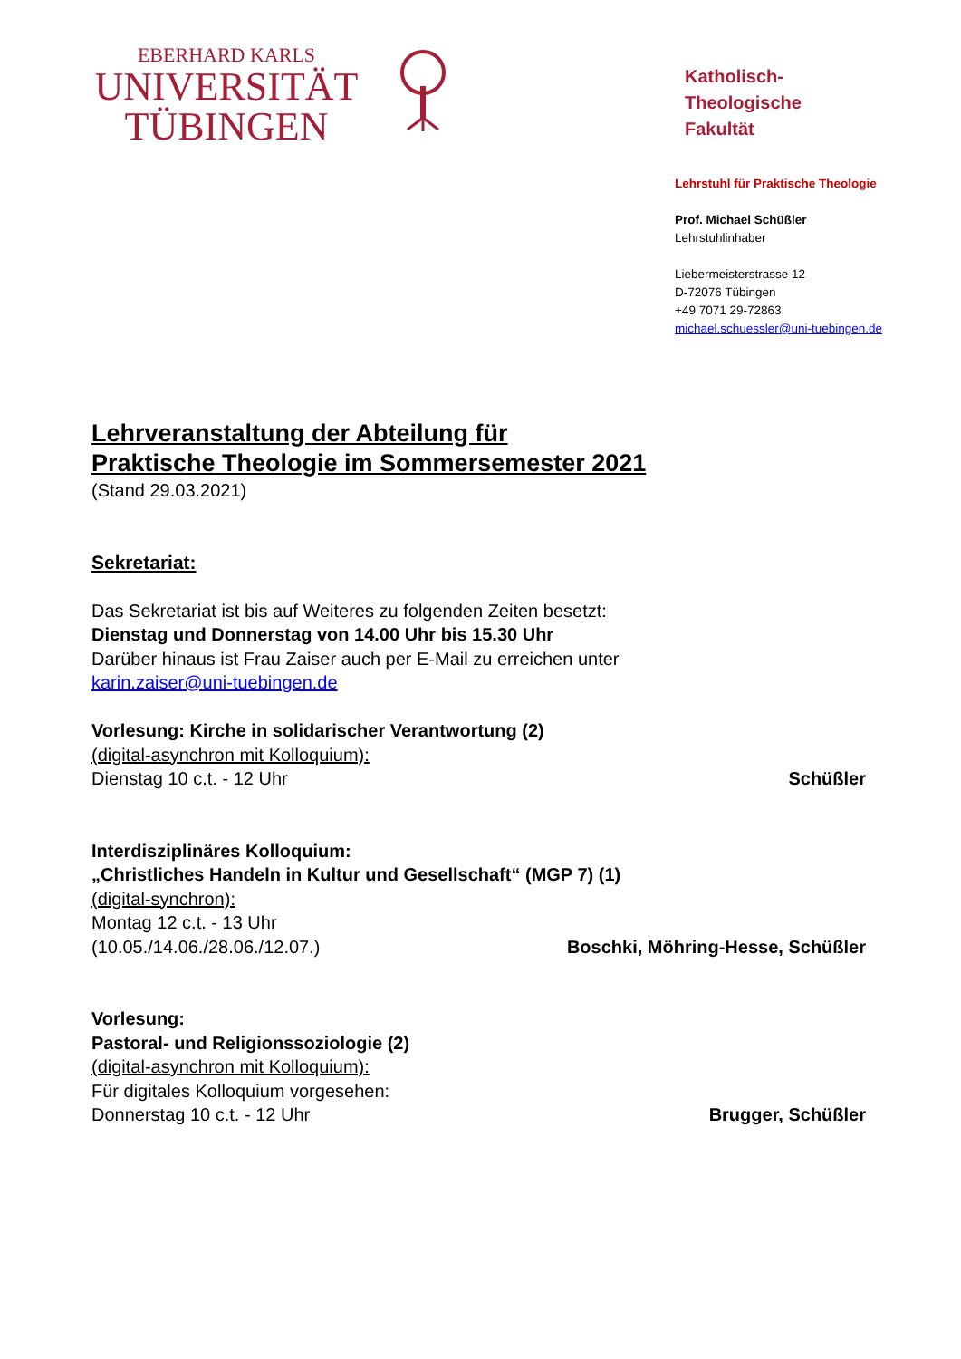EBERHARD KARLS
UNIVERSITÄT
TÜBINGEN
Katholisch-
Theologische
Fakultät
Lehrstuhl für Praktische Theologie
Prof. Michael Schüßler
Lehrstuhlinhaber
Liebermeisterstrasse 12
D-72076 Tübingen
+49 7071 29-72863
michael.schuessler@uni-tuebingen.de
Lehrveranstaltung der Abteilung für
Praktische Theologie im Sommersemester 2021
(Stand 29.03.2021)
Sekretariat:
Das Sekretariat ist bis auf Weiteres zu folgenden Zeiten besetzt:
Dienstag und Donnerstag von 14.00 Uhr bis 15.30 Uhr
Darüber hinaus ist Frau Zaiser auch per E-Mail zu erreichen unter
karin.zaiser@uni-tuebingen.de
Vorlesung: Kirche in solidarischer Verantwortung (2)
(digital-asynchron mit Kolloquium):
Dienstag 10 c.t. - 12 Uhr Schüßler
Interdisziplinäres Kolloquium:
„Christliches Handeln in Kultur und Gesellschaft“ (MGP 7) (1)
(digital-synchron):
Montag 12 c.t. - 13 Uhr
(10.05./14.06./28.06./12.07.) Boschki, Möhring-Hesse, Schüßler
Vorlesung:
Pastoral- und Religionssoziologie (2)
(digital-asynchron mit Kolloquium):
Für digitales Kolloquium vorgesehen:
Donnerstag 10 c.t. - 12 Uhr Brugger, Schüßler